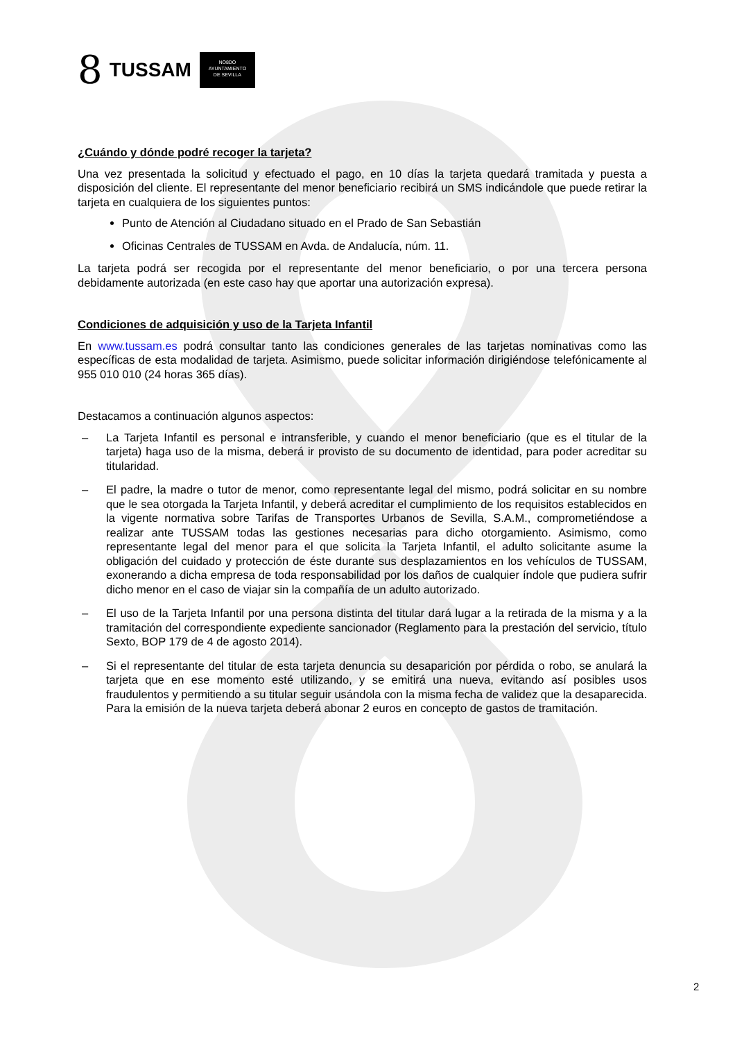8 TUSSAM
NO8DO
AYUNTAMIENTO
DE SEVILLA
¿Cuándo y dónde podré recoger la tarjeta?
Una vez presentada la solicitud y efectuado el pago, en 10 días la tarjeta quedará tramitada y puesta a disposición del cliente. El representante del menor beneficiario recibirá un SMS indicándole que puede retirar la tarjeta en cualquiera de los siguientes puntos:
Punto de Atención al Ciudadano situado en el Prado de San Sebastián
Oficinas Centrales de TUSSAM en Avda. de Andalucía, núm. 11.
La tarjeta podrá ser recogida por el representante del menor beneficiario, o por una tercera persona debidamente autorizada (en este caso hay que aportar una autorización expresa).
Condiciones de adquisición y uso de la Tarjeta Infantil
En www.tussam.es podrá consultar tanto las condiciones generales de las tarjetas nominativas como las específicas de esta modalidad de tarjeta. Asimismo, puede solicitar información dirigiéndose telefónicamente al 955 010 010 (24 horas 365 días).
Destacamos a continuación algunos aspectos:
– La Tarjeta Infantil es personal e intransferible, y cuando el menor beneficiario (que es el titular de la tarjeta) haga uso de la misma, deberá ir provisto de su documento de identidad, para poder acreditar su titularidad.
– El padre, la madre o tutor de menor, como representante legal del mismo, podrá solicitar en su nombre que le sea otorgada la Tarjeta Infantil, y deberá acreditar el cumplimiento de los requisitos establecidos en la vigente normativa sobre Tarifas de Transportes Urbanos de Sevilla, S.A.M., comprometiéndose a realizar ante TUSSAM todas las gestiones necesarias para dicho otorgamiento. Asimismo, como representante legal del menor para el que solicita la Tarjeta Infantil, el adulto solicitante asume la obligación del cuidado y protección de éste durante sus desplazamientos en los vehículos de TUSSAM, exonerando a dicha empresa de toda responsabilidad por los daños de cualquier índole que pudiera sufrir dicho menor en el caso de viajar sin la compañía de un adulto autorizado.
– El uso de la Tarjeta Infantil por una persona distinta del titular dará lugar a la retirada de la misma y a la tramitación del correspondiente expediente sancionador (Reglamento para la prestación del servicio, título Sexto, BOP 179 de 4 de agosto 2014).
– Si el representante del titular de esta tarjeta denuncia su desaparición por pérdida o robo, se anulará la tarjeta que en ese momento esté utilizando, y se emitirá una nueva, evitando así posibles usos fraudulentos y permitiendo a su titular seguir usándola con la misma fecha de validez que la desaparecida. Para la emisión de la nueva tarjeta deberá abonar 2 euros en concepto de gastos de tramitación.
2